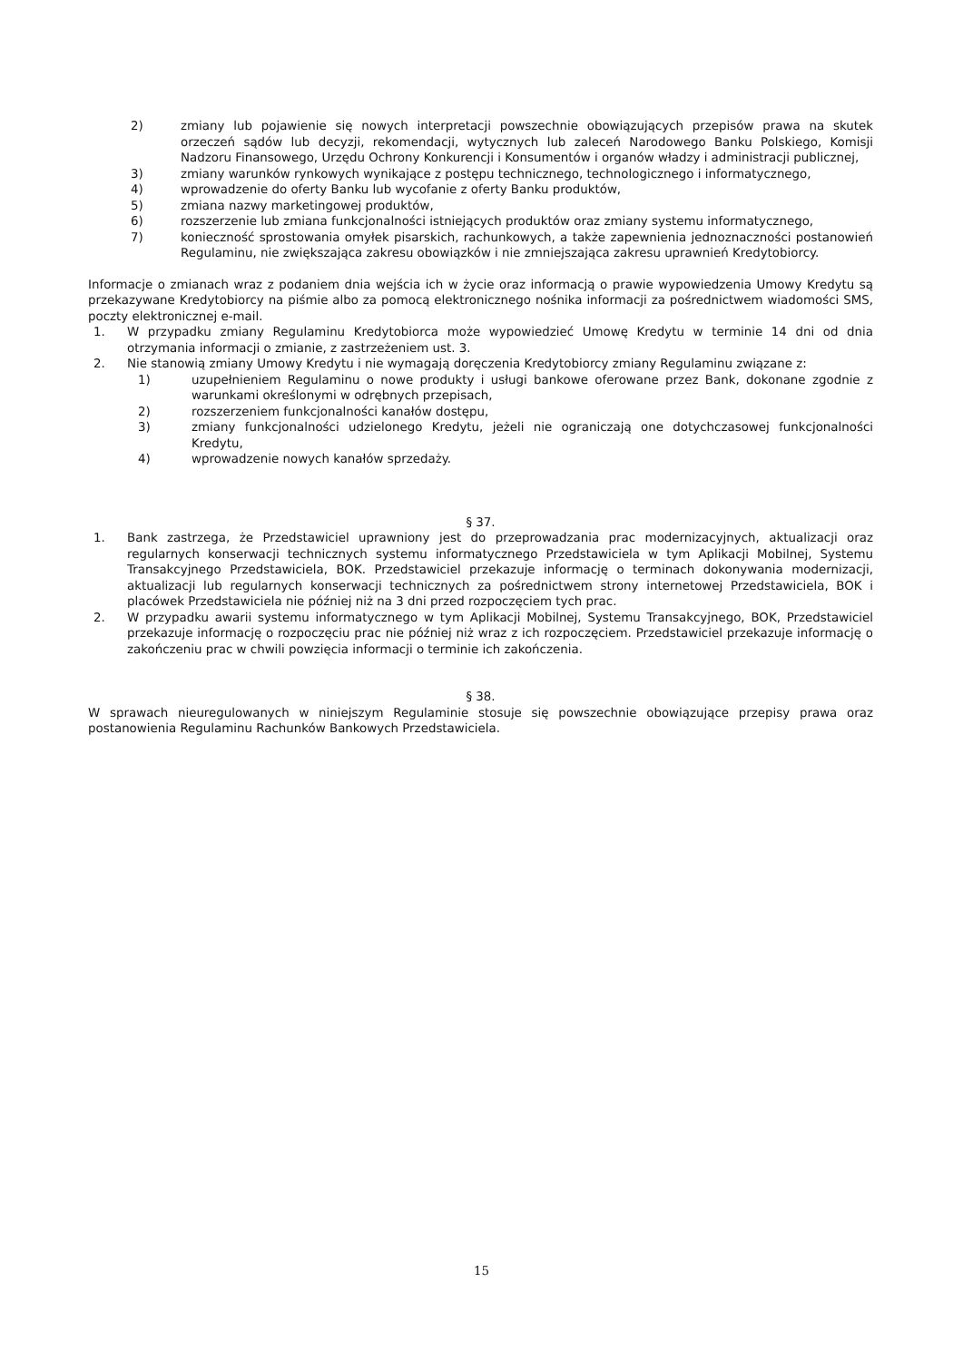2) zmiany lub pojawienie się nowych interpretacji powszechnie obowiązujących przepisów prawa na skutek orzeczeń sądów lub decyzji, rekomendacji, wytycznych lub zaleceń Narodowego Banku Polskiego, Komisji Nadzoru Finansowego, Urzędu Ochrony Konkurencji i Konsumentów i organów władzy i administracji publicznej,
3) zmiany warunków rynkowych wynikające z postępu technicznego, technologicznego i informatycznego,
4) wprowadzenie do oferty Banku lub wycofanie z oferty Banku produktów,
5) zmiana nazwy marketingowej produktów,
6) rozszerzenie lub zmiana funkcjonalności istniejących produktów oraz zmiany systemu informatycznego,
7) konieczność sprostowania omyłek pisarskich, rachunkowych, a także zapewnienia jednoznaczności postanowień Regulaminu, nie zwiększająca zakresu obowiązków i nie zmniejszająca zakresu uprawnień Kredytobiorcy.
Informacje o zmianach wraz z podaniem dnia wejścia ich w życie oraz informacją o prawie wypowiedzenia Umowy Kredytu są przekazywane Kredytobiorcy na piśmie albo za pomocą elektronicznego nośnika informacji za pośrednictwem wiadomości SMS, poczty elektronicznej e-mail.
1. W przypadku zmiany Regulaminu Kredytobiorca może wypowiedzieć Umowę Kredytu w terminie 14 dni od dnia otrzymania informacji o zmianie, z zastrzeżeniem ust. 3.
2. Nie stanowią zmiany Umowy Kredytu i nie wymagają doręczenia Kredytobiorcy zmiany Regulaminu związane z:
1) uzupełnieniem Regulaminu o nowe produkty i usługi bankowe oferowane przez Bank, dokonane zgodnie z warunkami określonymi w odrębnych przepisach,
2) rozszerzeniem funkcjonalności kanałów dostępu,
3) zmiany funkcjonalności udzielonego Kredytu, jeżeli nie ograniczają one dotychczasowej funkcjonalności Kredytu,
4) wprowadzenie nowych kanałów sprzedaży.
§ 37.
1. Bank zastrzega, że Przedstawiciel uprawniony jest do przeprowadzania prac modernizacyjnych, aktualizacji oraz regularnych konserwacji technicznych systemu informatycznego Przedstawiciela w tym Aplikacji Mobilnej, Systemu Transakcyjnego Przedstawiciela, BOK. Przedstawiciel przekazuje informację o terminach dokonywania modernizacji, aktualizacji lub regularnych konserwacji technicznych za pośrednictwem strony internetowej Przedstawiciela, BOK i placówek Przedstawiciela nie później niż na 3 dni przed rozpoczęciem tych prac.
2. W przypadku awarii systemu informatycznego w tym Aplikacji Mobilnej, Systemu Transakcyjnego, BOK, Przedstawiciel przekazuje informację o rozpoczęciu prac nie później niż wraz z ich rozpoczęciem. Przedstawiciel przekazuje informację o zakończeniu prac w chwili powzięcia informacji o terminie ich zakończenia.
§ 38.
W sprawach nieuregulowanych w niniejszym Regulaminie stosuje się powszechnie obowiązujące przepisy prawa oraz postanowienia Regulaminu Rachunków Bankowych Przedstawiciela.
15